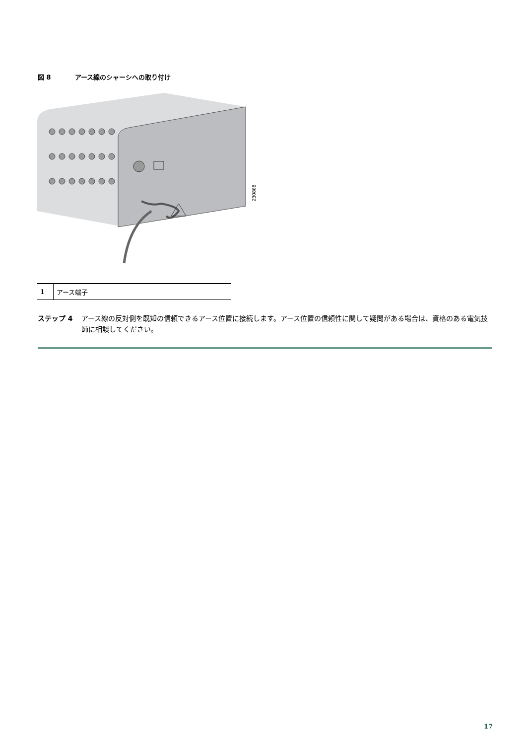図 8 アース線のシャーシへの取り付け
230868
| 1 | アース端子 |
ステップ 4 アース線の反対側を既知の信頼できるアース位置に接続します。アース位置の信頼性に関して疑問がある場合は、資格のある電気技師に相談してください。
17